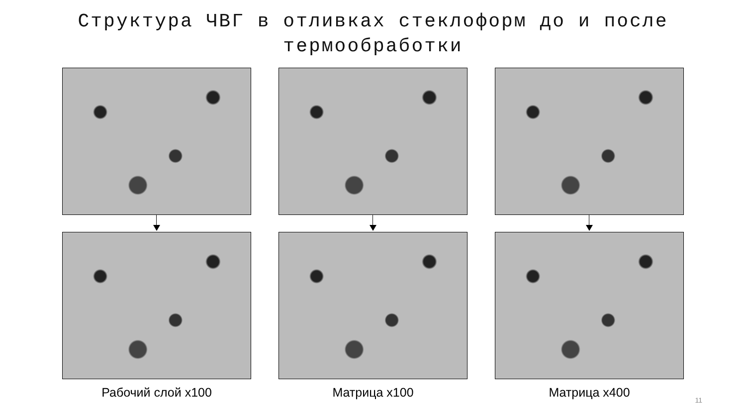Структура ЧВГ в отливках стеклоформ до и после
термообработки
Рабочий слой х100 Матрица х100 Матрица х400
11